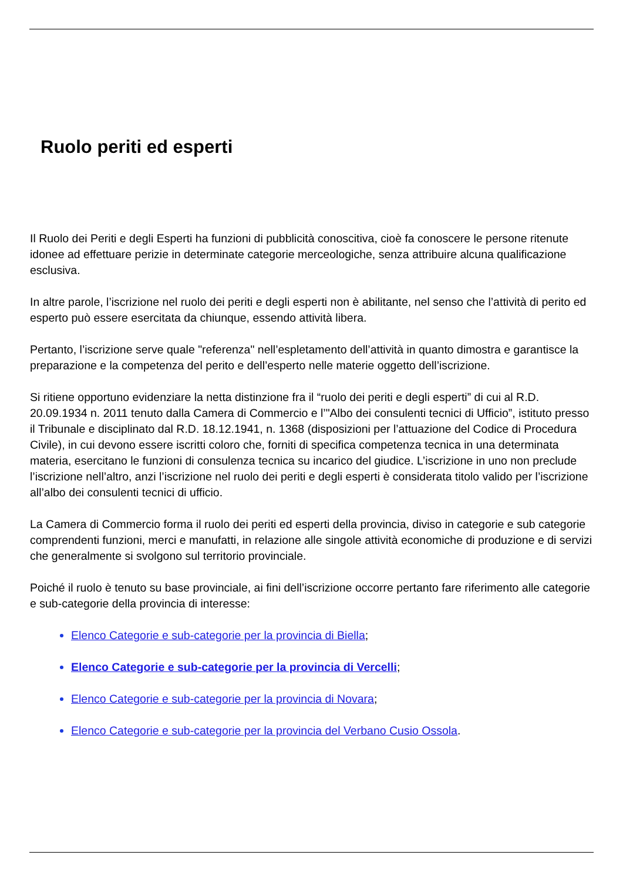Ruolo periti ed esperti
Il Ruolo dei Periti e degli Esperti ha funzioni di pubblicità conoscitiva, cioè fa conoscere le persone ritenute idonee ad effettuare perizie in determinate categorie merceologiche, senza attribuire alcuna qualificazione esclusiva.
In altre parole, l’iscrizione nel ruolo dei periti e degli esperti non è abilitante, nel senso che l’attività di perito ed esperto può essere esercitata da chiunque, essendo attività libera.
Pertanto, l’iscrizione serve quale "referenza" nell’espletamento dell’attività in quanto dimostra e garantisce la preparazione e la competenza del perito e dell’esperto nelle materie oggetto dell’iscrizione.
Si ritiene opportuno evidenziare la netta distinzione fra il “ruolo dei periti e degli esperti” di cui al R.D. 20.09.1934 n. 2011 tenuto dalla Camera di Commercio e l’"Albo dei consulenti tecnici di Ufficio”, istituto presso il Tribunale e disciplinato dal R.D. 18.12.1941, n. 1368 (disposizioni per l’attuazione del Codice di Procedura Civile), in cui devono essere iscritti coloro che, forniti di specifica competenza tecnica in una determinata materia, esercitano le funzioni di consulenza tecnica su incarico del giudice. L’iscrizione in uno non preclude l’iscrizione nell’altro, anzi l’iscrizione nel ruolo dei periti e degli esperti è considerata titolo valido per l’iscrizione all’albo dei consulenti tecnici di ufficio.
La Camera di Commercio forma il ruolo dei periti ed esperti della provincia, diviso in categorie e sub categorie comprendenti funzioni, merci e manufatti, in relazione alle singole attività economiche di produzione e di servizi che generalmente si svolgono sul territorio provinciale.
Poiché il ruolo è tenuto su base provinciale, ai fini dell’iscrizione occorre pertanto fare riferimento alle categorie e sub-categorie della provincia di interesse:
Elenco Categorie e sub-categorie per la provincia di Biella;
Elenco Categorie e sub-categorie per la provincia di Vercelli;
Elenco Categorie e sub-categorie per la provincia di Novara;
Elenco Categorie e sub-categorie per la provincia del Verbano Cusio Ossola.